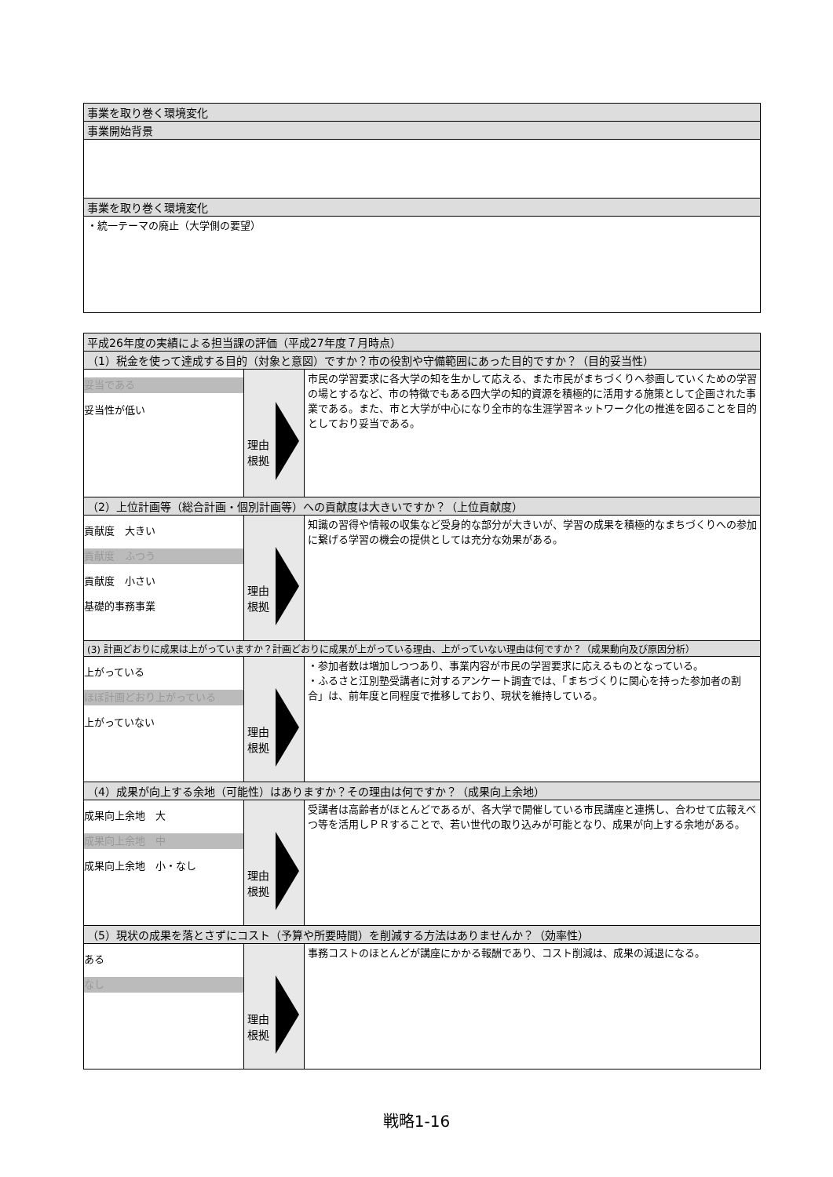| 事業を取り巻く環境変化 |
| 事業開始背景 |
| 事業を取り巻く環境変化 |
| ・統一テーマの廃止（大学側の要望） |
| 平成26年度の実績による担当課の評価（平成27年度７月時点） | | |
| （1）税金を使って達成する目的（対象と意図）ですか？市の役割や守備範囲にあった目的ですか？（目的妥当性） | | |
| 妥当である 妥当性が低い | 理由 根拠 | 市民の学習要求に各大学の知を生かして応える、また市民がまちづくりへ参画していくための学習の場とするなど、市の特徴でもある四大学の知的資源を積極的に活用する施策として企画された事業である。また、市と大学が中心になり全市的な生涯学習ネットワーク化の推進を図ることを目的としており妥当である。 |
| （2）上位計画等（総合計画・個別計画等）への貢献度は大きいですか？（上位貢献度） | | |
| 貢献度 大きい 貢献度 ふつう 貢献度 小さい 基礎的事務事業 | 理由 根拠 | 知識の習得や情報の収集など受身的な部分が大きいが、学習の成果を積極的なまちづくりへの参加に繋げる学習の機会の提供としては充分な効果がある。 |
| (3) 計画どおりに成果は上がっていますか？計画どおりに成果が上がっている理由、上がっていない理由は何ですか？（成果動向及び原因分析） | | |
| 上がっている ほぼ計画どおり上がっている 上がっていない | 理由 根拠 | ・参加者数は増加しつつあり、事業内容が市民の学習要求に応えるものとなっている。 ・ふるさと江別塾受講者に対するアンケート調査では、「まちづくりに関心を持った参加者の割合」は、前年度と同程度で推移しており、現状を維持している。 |
| （4）成果が向上する余地（可能性）はありますか？その理由は何ですか？（成果向上余地） | | |
| 成果向上余地 大 成果向上余地 中 成果向上余地 小・なし | 理由 根拠 | 受講者は高齢者がほとんどであるが、各大学で開催している市民講座と連携し、合わせて広報えべつ等を活用しＰＲすることで、若い世代の取り込みが可能となり、成果が向上する余地がある。 |
| （5）現状の成果を落とさずにコスト（予算や所要時間）を削減する方法はありませんか？（効率性） | | |
| ある なし | 理由 根拠 | 事務コストのほとんどが講座にかかる報酬であり、コスト削減は、成果の減退になる。 |
戦略1-16